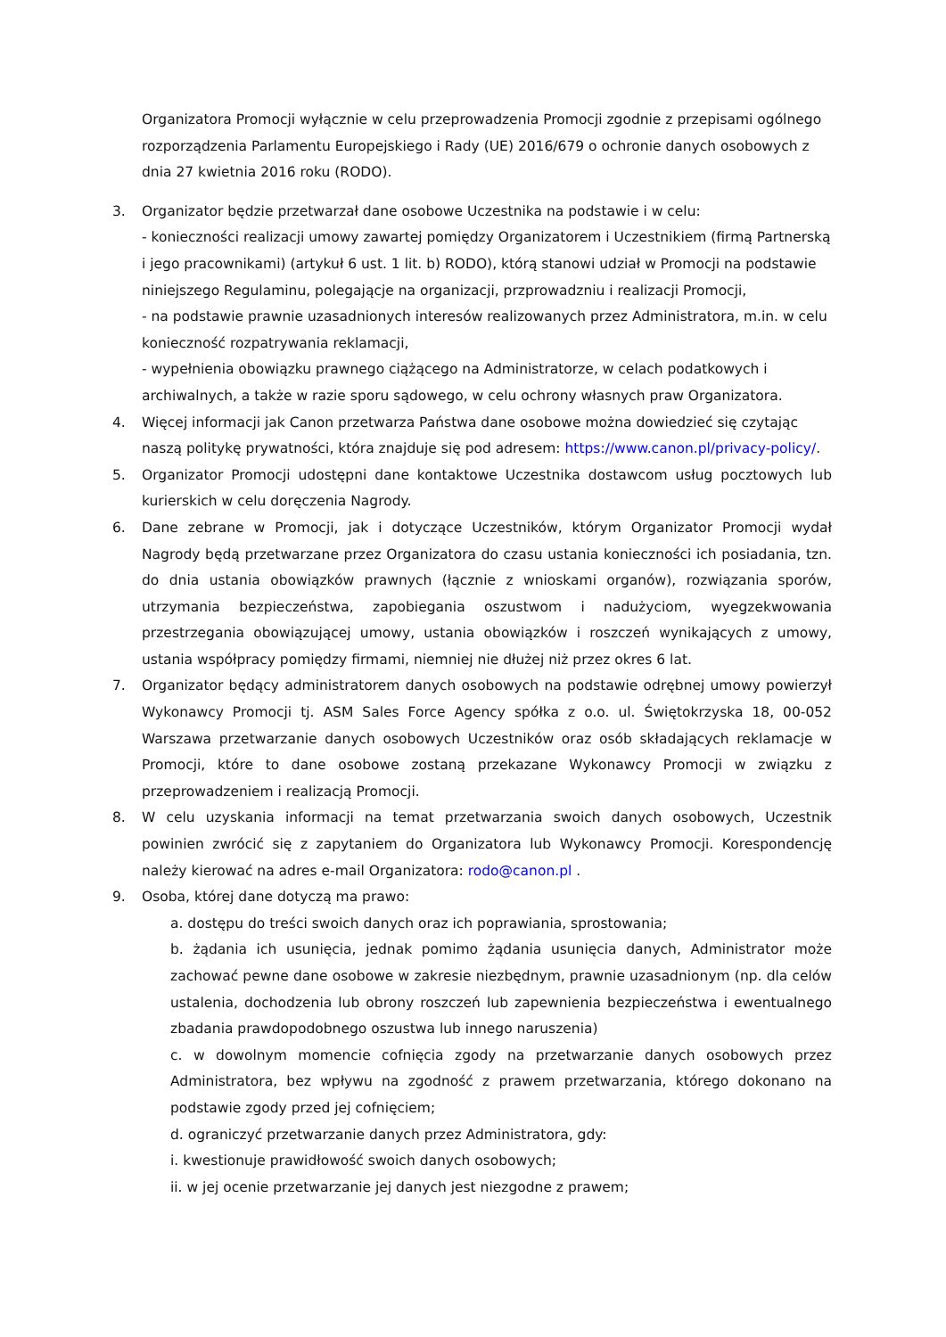Organizatora Promocji wyłącznie w celu przeprowadzenia Promocji zgodnie z przepisami ogólnego rozporządzenia Parlamentu Europejskiego i Rady (UE) 2016/679 o ochronie danych osobowych z dnia 27 kwietnia 2016 roku (RODO).
3. Organizator będzie przetwarzał dane osobowe Uczestnika na podstawie i w celu:
- konieczności realizacji umowy zawartej pomiędzy Organizatorem i Uczestnikiem (firmą Partnerską i jego pracownikami) (artykuł 6 ust. 1 lit. b) RODO), którą stanowi udział w Promocji na podstawie niniejszego Regulaminu, polegającje na organizacji, przprowadzniu i realizacji Promocji,
- na podstawie prawnie uzasadnionych interesów realizowanych przez Administratora, m.in. w celu konieczność rozpatrywania reklamacji,
- wypełnienia obowiązku prawnego ciążącego na Administratorze, w celach podatkowych i archiwalnych, a także w razie sporu sądowego, w celu ochrony własnych praw Organizatora.
4. Więcej informacji jak Canon przetwarza Państwa dane osobowe można dowiedzieć się czytając naszą politykę prywatności, która znajduje się pod adresem: https://www.canon.pl/privacy-policy/.
5. Organizator Promocji udostępni dane kontaktowe Uczestnika dostawcom usług pocztowych lub kurierskich w celu doręczenia Nagrody.
6. Dane zebrane w Promocji, jak i dotyczące Uczestników, którym Organizator Promocji wydał Nagrody będą przetwarzane przez Organizatora do czasu ustania konieczności ich posiadania, tzn. do dnia ustania obowiązków prawnych (łącznie z wnioskami organów), rozwiązania sporów, utrzymania bezpieczeństwa, zapobiegania oszustwom i nadużyciom, wyegzekwowania przestrzegania obowiązującej umowy, ustania obowiązków i roszczeń wynikających z umowy, ustania współpracy pomiędzy firmami, niemniej nie dłużej niż przez okres 6 lat.
7. Organizator będący administratorem danych osobowych na podstawie odrębnej umowy powierzył Wykonawcy Promocji tj. ASM Sales Force Agency spółka z o.o. ul. Świętokrzyska 18, 00-052 Warszawa przetwarzanie danych osobowych Uczestników oraz osób składających reklamacje w Promocji, które to dane osobowe zostaną przekazane Wykonawcy Promocji w związku z przeprowadzeniem i realizacją Promocji.
8. W celu uzyskania informacji na temat przetwarzania swoich danych osobowych, Uczestnik powinien zwrócić się z zapytaniem do Organizatora lub Wykonawcy Promocji. Korespondencję należy kierować na adres e-mail Organizatora: rodo@canon.pl .
9. Osoba, której dane dotyczą ma prawo:
a. dostępu do treści swoich danych oraz ich poprawiania, sprostowania;
b. żądania ich usunięcia, jednak pomimo żądania usunięcia danych, Administrator może zachować pewne dane osobowe w zakresie niezbędnym, prawnie uzasadnionym (np. dla celów ustalenia, dochodzenia lub obrony roszczeń lub zapewnienia bezpieczeństwa i ewentualnego zbadania prawdopodobnego oszustwa lub innego naruszenia)
c. w dowolnym momencie cofnięcia zgody na przetwarzanie danych osobowych przez Administratora, bez wpływu na zgodność z prawem przetwarzania, którego dokonano na podstawie zgody przed jej cofnięciem;
d. ograniczyć przetwarzanie danych przez Administratora, gdy:
i. kwestionuje prawidłowość swoich danych osobowych;
ii. w jej ocenie przetwarzanie jej danych jest niezgodne z prawem;